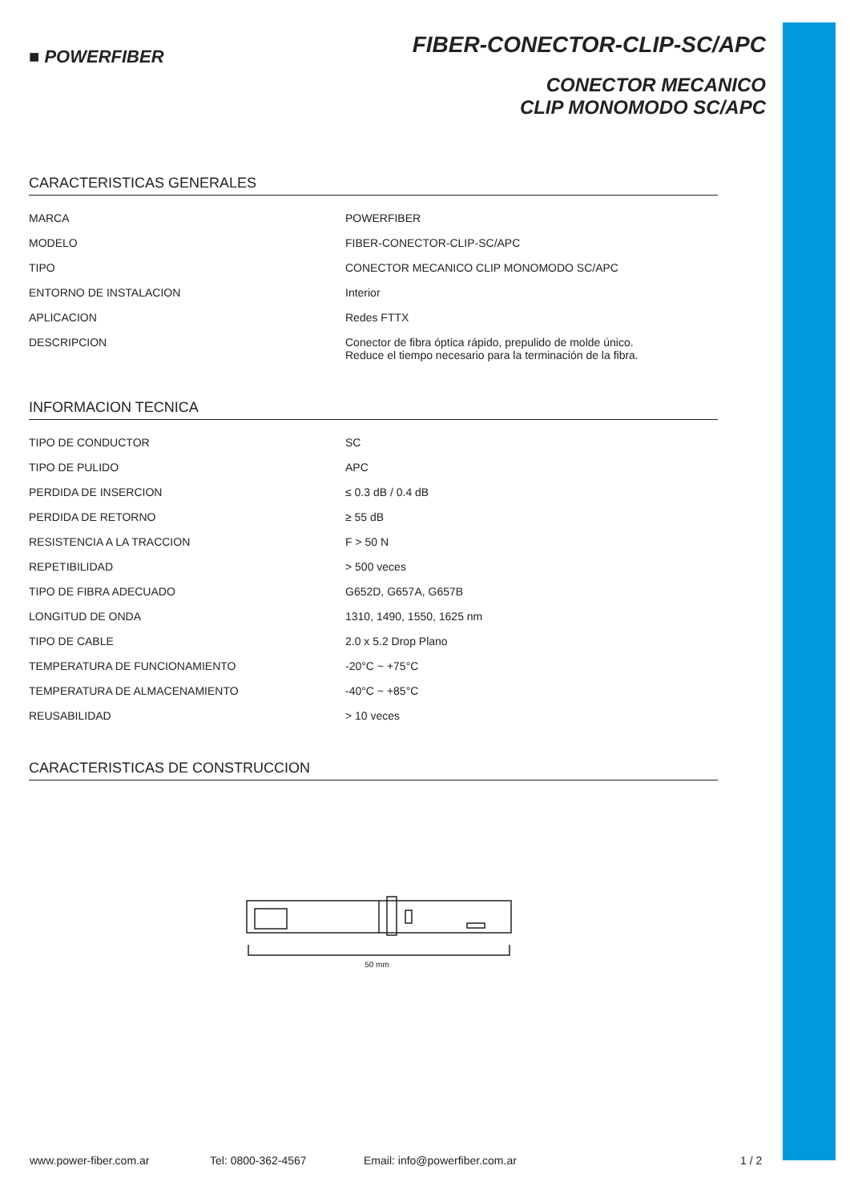■ POWERFIBER
FIBER-CONECTOR-CLIP-SC/APC
CONECTOR MECANICO
CLIP MONOMODO SC/APC
CARACTERISTICAS GENERALES
| MARCA | POWERFIBER |
| MODELO | FIBER-CONECTOR-CLIP-SC/APC |
| TIPO | CONECTOR MECANICO CLIP MONOMODO SC/APC |
| ENTORNO DE INSTALACION | Interior |
| APLICACION | Redes FTTX |
| DESCRIPCION | Conector de fibra óptica rápido, prepulido de molde único. Reduce el tiempo necesario para la terminación de la fibra. |
INFORMACION TECNICA
| TIPO DE CONDUCTOR | SC |
| TIPO DE PULIDO | APC |
| PERDIDA DE INSERCION | ≤ 0.3 dB / 0.4 dB |
| PERDIDA DE RETORNO | ≥ 55 dB |
| RESISTENCIA A LA TRACCION | F > 50 N |
| REPETIBILIDAD | > 500 veces |
| TIPO DE FIBRA ADECUADO | G652D, G657A, G657B |
| LONGITUD DE ONDA | 1310, 1490, 1550, 1625 nm |
| TIPO DE CABLE | 2.0 x 5.2 Drop Plano |
| TEMPERATURA DE FUNCIONAMIENTO | -20°C ~ +75°C |
| TEMPERATURA DE ALMACENAMIENTO | -40°C ~ +85°C |
| REUSABILIDAD | > 10 veces |
CARACTERISTICAS DE CONSTRUCCION
50 mm
www.power-fiber.com.ar Tel: 0800-362-4567 Email: info@powerfiber.com.ar 1 / 2